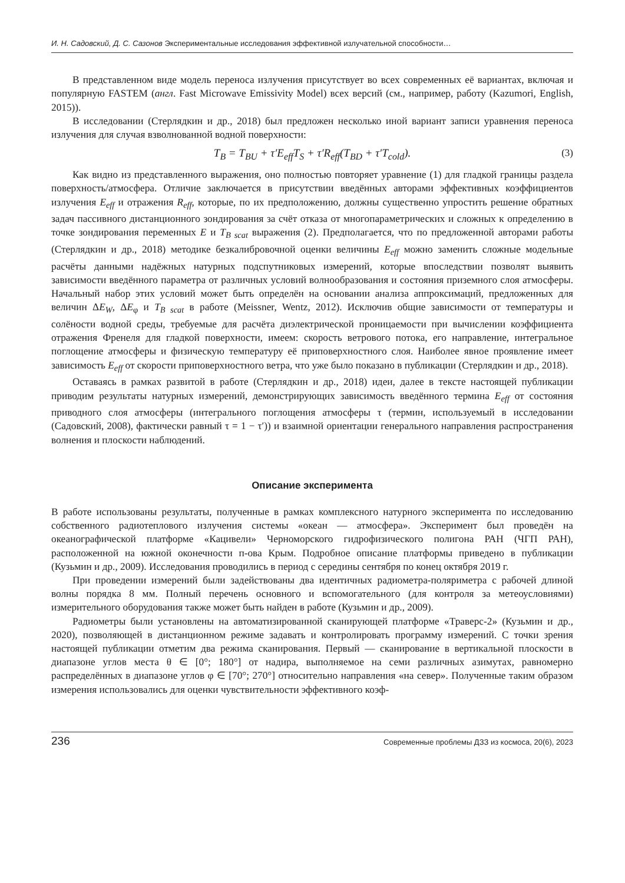И. Н. Садовский, Д. С. Сазонов Экспериментальные исследования эффективной излучательной способности…
В представленном виде модель переноса излучения присутствует во всех современных её вариантах, включая и популярную FASTEM (англ. Fast Microwave Emissivity Model) всех версий (см., например, работу (Kazumori, English, 2015)).
В исследовании (Стерлядкин и др., 2018) был предложен несколько иной вариант записи уравнения переноса излучения для случая взволнованной водной поверхности:
T<sub>B</sub> = T<sub>BU</sub> + τ′E<sub>eff</sub>T<sub>S</sub> + τ′R<sub>eff</sub>(T<sub>BD</sub> + τ′T<sub>cold</sub>). (3)
Как видно из представленного выражения, оно полностью повторяет уравнение (1) для гладкой границы раздела поверхность/атмосфера. Отличие заключается в присутствии введённых авторами эффективных коэффициентов излучения E<sub>eff</sub> и отражения R<sub>eff</sub>, которые, по их предположению, должны существенно упростить решение обратных задач пассивного дистанционного зондирования за счёт отказа от многопараметрических и сложных к определению в точке зондирования переменных E и T<sub>B scat</sub> выражения (2). Предполагается, что по предложенной авторами работы (Стерлядкин и др., 2018) методике безкалибровочной оценки величины E<sub>eff</sub> можно заменить сложные модельные расчёты данными надёжных натурных подспутниковых измерений, которые впоследствии позволят выявить зависимости введённого параметра от различных условий волнообразования и состояния приземного слоя атмосферы. Начальный набор этих условий может быть определён на основании анализа аппроксимаций, предложенных для величин ΔE<sub>W</sub>, ΔE<sub>φ</sub> и T<sub>B scat</sub> в работе (Meissner, Wentz, 2012). Исключив общие зависимости от температуры и солёности водной среды, требуемые для расчёта диэлектрической проницаемости при вычислении коэффициента отражения Френеля для гладкой поверхности, имеем: скорость ветрового потока, его направление, интегральное поглощение атмосферы и физическую температуру её приповерхностного слоя. Наиболее явное проявление имеет зависимость E<sub>eff</sub> от скорости приповерхностного ветра, что уже было показано в публикации (Стерлядкин и др., 2018).
Оставаясь в рамках развитой в работе (Стерлядкин и др., 2018) идеи, далее в тексте настоящей публикации приводим результаты натурных измерений, демонстрирующих зависимость введённого термина E<sub>eff</sub> от состояния приводного слоя атмосферы (интегрального поглощения атмосферы τ (термин, используемый в исследовании (Садовский, 2008), фактически равный τ = 1 − τ′)) и взаимной ориентации генерального направления распространения волнения и плоскости наблюдений.
Описание эксперимента
В работе использованы результаты, полученные в рамках комплексного натурного эксперимента по исследованию собственного радиотеплового излучения системы «океан — атмосфера». Эксперимент был проведён на океанографической платформе «Кацивели» Черноморского гидрофизического полигона РАН (ЧГП РАН), расположенной на южной оконечности п-ова Крым. Подробное описание платформы приведено в публикации (Кузьмин и др., 2009). Исследования проводились в период с середины сентября по конец октября 2019 г.
При проведении измерений были задействованы два идентичных радиометра-поляриметра с рабочей длиной волны порядка 8 мм. Полный перечень основного и вспомогательного (для контроля за метеоусловиями) измерительного оборудования также может быть найден в работе (Кузьмин и др., 2009).
Радиометры были установлены на автоматизированной сканирующей платформе «Траверс-2» (Кузьмин и др., 2020), позволяющей в дистанционном режиме задавать и контролировать программу измерений. С точки зрения настоящей публикации отметим два режима сканирования. Первый — сканирование в вертикальной плоскости в диапазоне углов места θ ∈ [0°; 180°] от надира, выполняемое на семи различных азимутах, равномерно распределённых в диапазоне углов φ ∈ [70°; 270°] относительно направления «на север». Полученные таким образом измерения использовались для оценки чувствительности эффективного коэф-
236 Современные проблемы ДЗЗ из космоса, 20(6), 2023